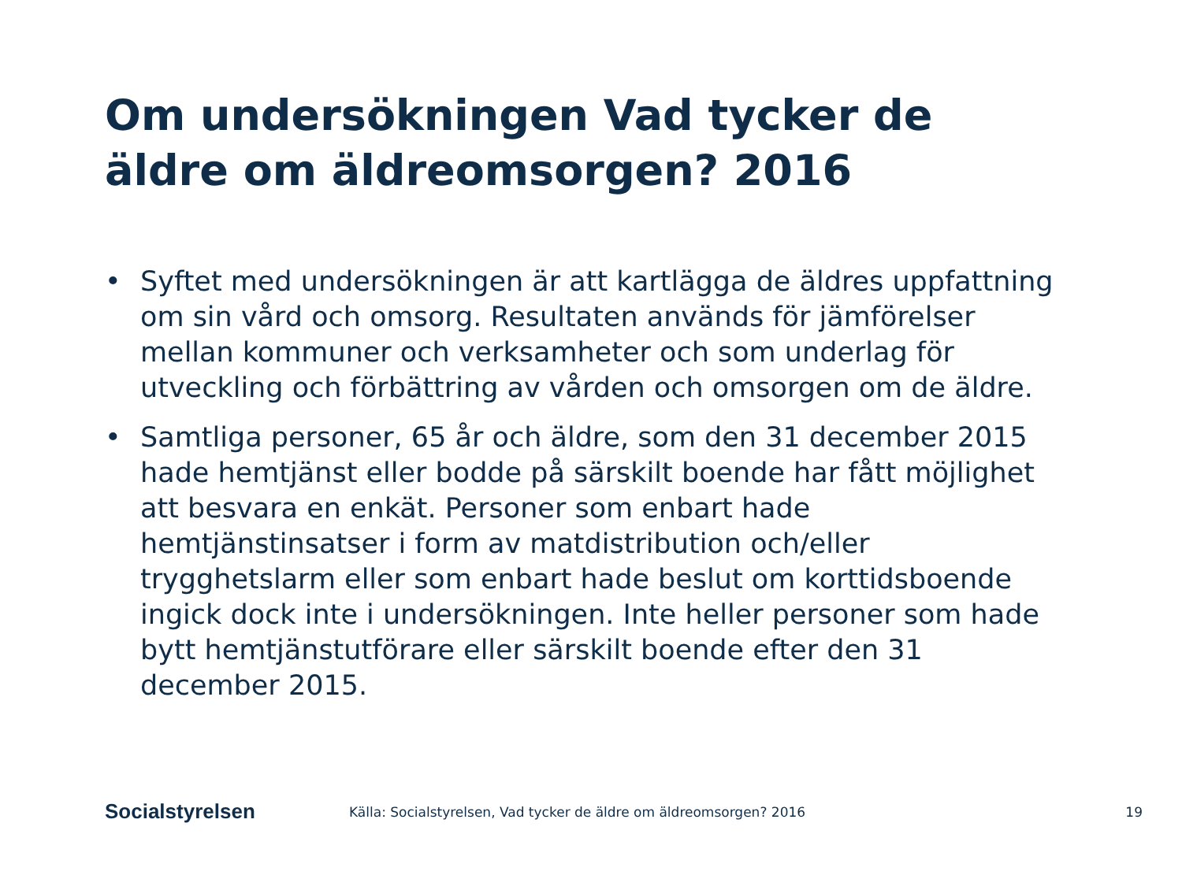Om undersökningen Vad tycker de äldre om äldreomsorgen? 2016
• Syftet med undersökningen är att kartlägga de äldres uppfattning om sin vård och omsorg. Resultaten används för jämförelser mellan kommuner och verksamheter och som underlag för utveckling och förbättring av vården och omsorgen om de äldre.
• Samtliga personer, 65 år och äldre, som den 31 december 2015 hade hemtjänst eller bodde på särskilt boende har fått möjlighet att besvara en enkät. Personer som enbart hade hemtjänstinsatser i form av matdistribution och/eller trygghetslarm eller som enbart hade beslut om korttidsboende ingick dock inte i undersökningen. Inte heller personer som hade bytt hemtjänstutförare eller särskilt boende efter den 31 december 2015.
Socialstyrelsen
Källa: Socialstyrelsen, Vad tycker de äldre om äldreomsorgen? 2016
19